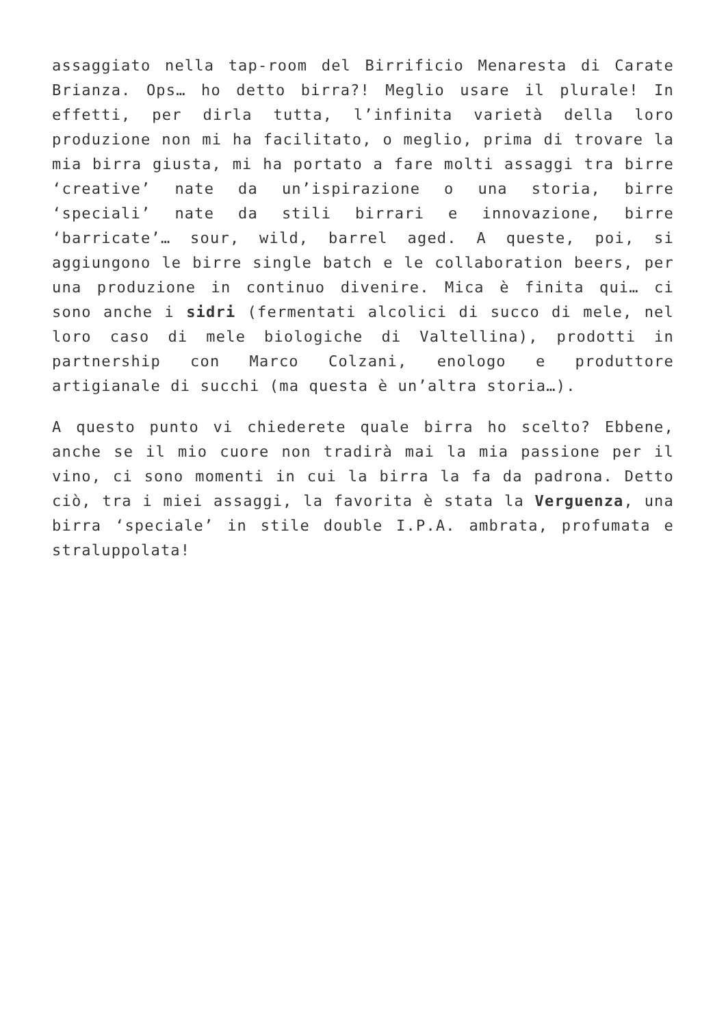assaggiato nella tap-room del Birrificio Menaresta di Carate Brianza. Ops… ho detto birra?! Meglio usare il plurale! In effetti, per dirla tutta, l’infinita varietà della loro produzione non mi ha facilitato, o meglio, prima di trovare la mia birra giusta, mi ha portato a fare molti assaggi tra birre ‘creative’ nate da un’ispirazione o una storia, birre ‘speciali’ nate da stili birrari e innovazione, birre ‘barricate’… sour, wild, barrel aged. A queste, poi, si aggiungono le birre single batch e le collaboration beers, per una produzione in continuo divenire. Mica è finita qui… ci sono anche i sidri (fermentati alcolici di succo di mele, nel loro caso di mele biologiche di Valtellina), prodotti in partnership con Marco Colzani, enologo e produttore artigianale di succhi (ma questa è un’altra storia…).
A questo punto vi chiederete quale birra ho scelto? Ebbene, anche se il mio cuore non tradirà mai la mia passione per il vino, ci sono momenti in cui la birra la fa da padrona. Detto ciò, tra i miei assaggi, la favorita è stata la Verguenza, una birra ‘speciale’ in stile double I.P.A. ambrata, profumata e straluppolata!